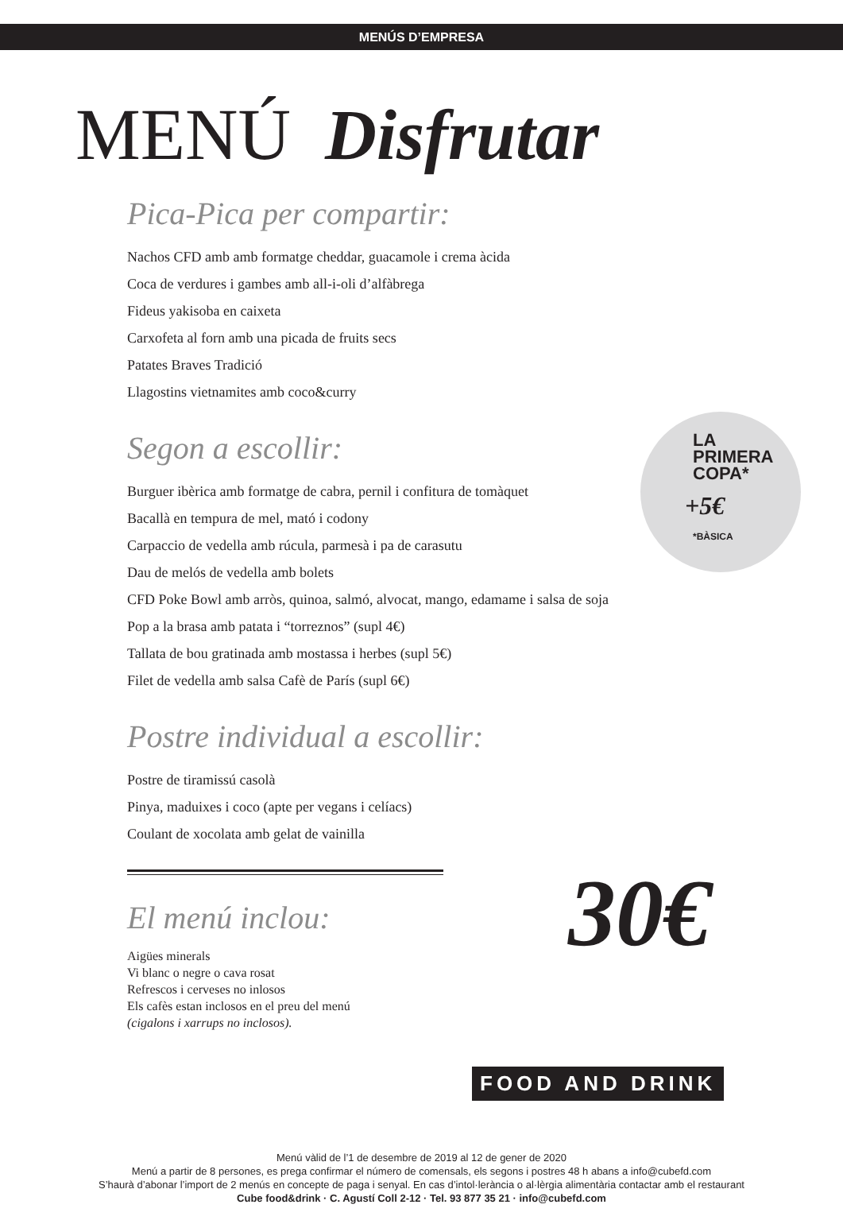MENÚS D’EMPRESA
MENÚ Disfrutar
Pica-Pica per compartir:
Nachos CFD amb amb formatge cheddar, guacamole i crema àcida
Coca de verdures i gambes amb all-i-oli d’alfàbrega
Fideus yakisoba en caixeta
Carxofeta al forn amb una picada de fruits secs
Patates Braves Tradició
Llagostins vietnamites amb coco&curry
Segon a escollir:
Burguer ibèrica amb formatge de cabra, pernil i confitura de tomàquet
Bacallà en tempura de mel, mató i codony
Carpaccio de vedella amb rúcula, parmesà i pa de carasutu
Dau de melós de vedella amb bolets
CFD Poke Bowl amb arròs, quinoa, salmó, alvocat, mango, edamame i salsa de soja
Pop a la brasa amb patata i “torreznos” (supl 4€)
Tallata de bou gratinada amb mostassa i herbes (supl 5€)
Filet de vedella amb salsa Cafè de París (supl 6€)
Postre individual a escollir:
Postre de tiramissú casolà
Pinya, maduixes i coco (apte per vegans i celíacs)
Coulant de xocolata amb gelat de vainilla
El menú inclou:
Aigües minerals
Vi blanc o negre o cava rosat
Refrescos i cerveses no inlosos
Els cafès estan inclosos en el preu del menú
(cigalons i xarrups no inclosos).
LA
PRIMERA
COPA*
+5€
*BÀSICA
30€
FOOD AND DRINK
Menú vàlid de l’1 de desembre de 2019 al 12 de gener de 2020
Menú a partir de 8 persones, es prega confirmar el número de comensals, els segons i postres 48 h abans a info@cubefd.com
S’haurà d’abonar l’import de 2 menús en concepte de paga i senyal. En cas d’intol·lerància o al·lèrgia alimentària contactar amb el restaurant
Cube food&drink · C. Agustí Coll 2-12 · Tel. 93 877 35 21 · info@cubefd.com